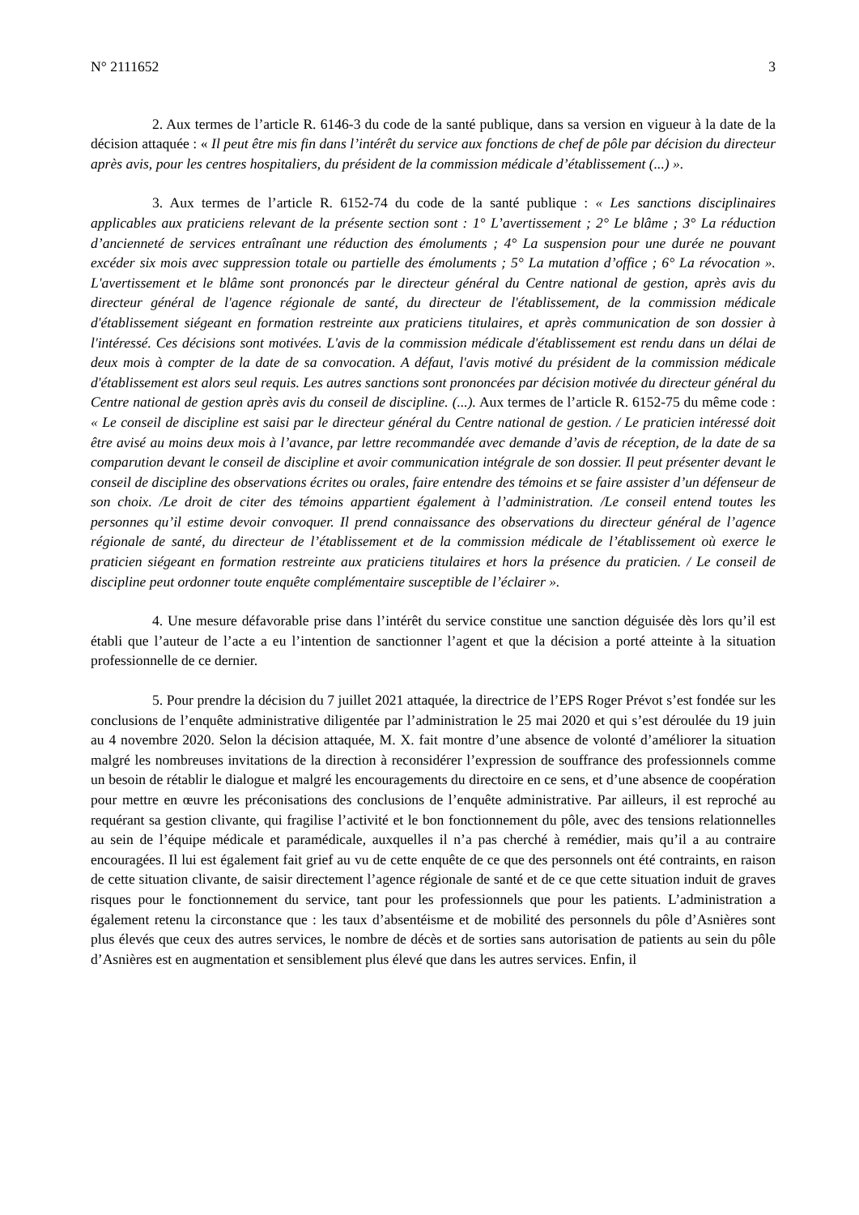N° 2111652 3
2. Aux termes de l’article R. 6146-3 du code de la santé publique, dans sa version en vigueur à la date de la décision attaquée : « Il peut être mis fin dans l’intérêt du service aux fonctions de chef de pôle par décision du directeur après avis, pour les centres hospitaliers, du président de la commission médicale d’établissement (...) ».
3. Aux termes de l’article R. 6152-74 du code de la santé publique : « Les sanctions disciplinaires applicables aux praticiens relevant de la présente section sont : 1° L’avertissement ; 2° Le blâme ; 3° La réduction d’ancienneté de services entraînant une réduction des émoluments ; 4° La suspension pour une durée ne pouvant excéder six mois avec suppression totale ou partielle des émoluments ; 5° La mutation d’office ; 6° La révocation ». L'avertissement et le blâme sont prononcés par le directeur général du Centre national de gestion, après avis du directeur général de l'agence régionale de santé, du directeur de l'établissement, de la commission médicale d'établissement siégeant en formation restreinte aux praticiens titulaires, et après communication de son dossier à l'intéressé. Ces décisions sont motivées. L'avis de la commission médicale d'établissement est rendu dans un délai de deux mois à compter de la date de sa convocation. A défaut, l'avis motivé du président de la commission médicale d'établissement est alors seul requis. Les autres sanctions sont prononcées par décision motivée du directeur général du Centre national de gestion après avis du conseil de discipline. (...). Aux termes de l’article R. 6152-75 du même code : « Le conseil de discipline est saisi par le directeur général du Centre national de gestion. / Le praticien intéressé doit être avisé au moins deux mois à l’avance, par lettre recommandée avec demande d’avis de réception, de la date de sa comparution devant le conseil de discipline et avoir communication intégrale de son dossier. Il peut présenter devant le conseil de discipline des observations écrites ou orales, faire entendre des témoins et se faire assister d’un défenseur de son choix. /Le droit de citer des témoins appartient également à l’administration. /Le conseil entend toutes les personnes qu’il estime devoir convoquer. Il prend connaissance des observations du directeur général de l’agence régionale de santé, du directeur de l’établissement et de la commission médicale de l’établissement où exerce le praticien siégeant en formation restreinte aux praticiens titulaires et hors la présence du praticien. / Le conseil de discipline peut ordonner toute enquête complémentaire susceptible de l’éclairer ».
4. Une mesure défavorable prise dans l’intérêt du service constitue une sanction déguisée dès lors qu’il est établi que l’auteur de l’acte a eu l’intention de sanctionner l’agent et que la décision a porté atteinte à la situation professionnelle de ce dernier.
5. Pour prendre la décision du 7 juillet 2021 attaquée, la directrice de l’EPS Roger Prévot s’est fondée sur les conclusions de l’enquête administrative diligentée par l’administration le 25 mai 2020 et qui s’est déroulée du 19 juin au 4 novembre 2020. Selon la décision attaquée, M. X. fait montre d’une absence de volonté d’améliorer la situation malgré les nombreuses invitations de la direction à reconsidérer l’expression de souffrance des professionnels comme un besoin de rétablir le dialogue et malgré les encouragements du directoire en ce sens, et d’une absence de coopération pour mettre en œuvre les préconisations des conclusions de l’enquête administrative. Par ailleurs, il est reproché au requérant sa gestion clivante, qui fragilise l’activité et le bon fonctionnement du pôle, avec des tensions relationnelles au sein de l’équipe médicale et paramédicale, auxquelles il n’a pas cherché à remédier, mais qu’il a au contraire encouragées. Il lui est également fait grief au vu de cette enquête de ce que des personnels ont été contraints, en raison de cette situation clivante, de saisir directement l’agence régionale de santé et de ce que cette situation induit de graves risques pour le fonctionnement du service, tant pour les professionnels que pour les patients. L’administration a également retenu la circonstance que : les taux d’absentéisme et de mobilité des personnels du pôle d’Asnières sont plus élevés que ceux des autres services, le nombre de décès et de sorties sans autorisation de patients au sein du pôle d’Asnières est en augmentation et sensiblement plus élevé que dans les autres services. Enfin, il